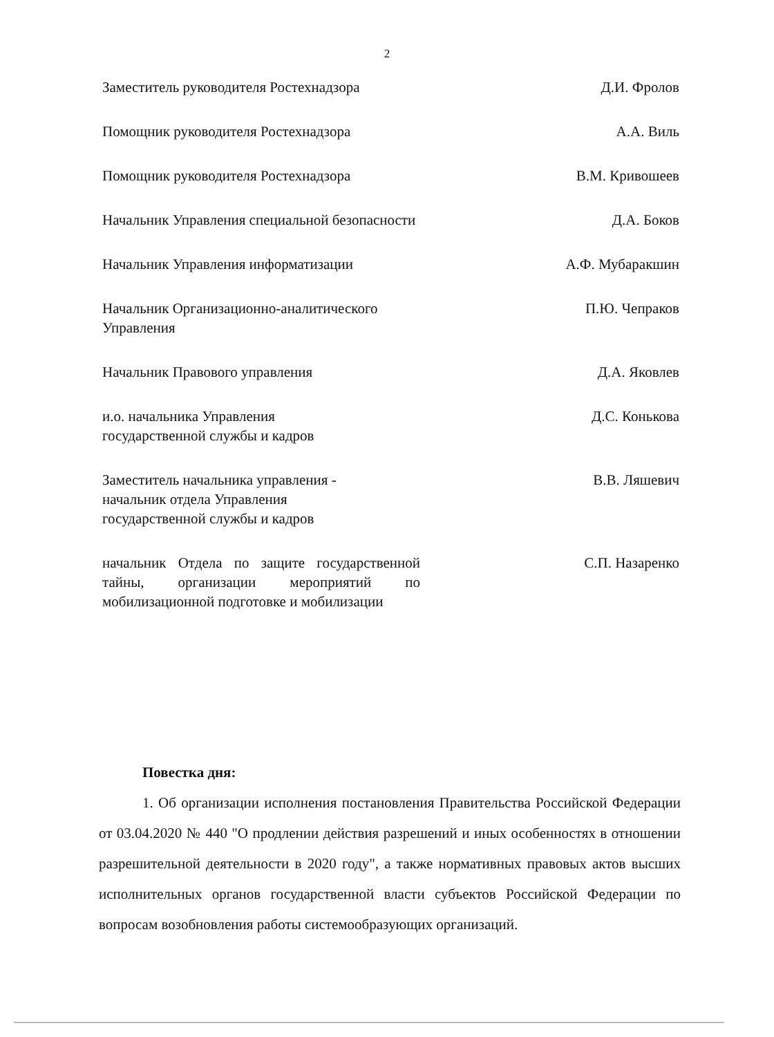2
Заместитель руководителя Ростехнадзора Д.И. Фролов
Помощник руководителя Ростехнадзора А.А. Виль
Помощник руководителя Ростехнадзора В.М. Кривошеев
Начальник Управления специальной безопасности Д.А. Боков
Начальник Управления информатизации А.Ф. Мубаракшин
Начальник Организационно-аналитического
Управления
П.Ю. Чепраков
Начальник Правового управления Д.А. Яковлев
и.о. начальника Управления
государственной службы и кадров
Д.С. Конькова
Заместитель начальника управления -
начальник отдела Управления
государственной службы и кадров
В.В. Ляшевич
начальник Отдела по защите государственной тайны, организации мероприятий по мобилизационной подготовке и мобилизации
С.П. Назаренко
Повестка дня:
1. Об организации исполнения постановления Правительства Российской Федерации от 03.04.2020 № 440 "О продлении действия разрешений и иных особенностях в отношении разрешительной деятельности в 2020 году", а также нормативных правовых актов высших исполнительных органов государственной власти субъектов Российской Федерации по вопросам возобновления работы системообразующих организаций.